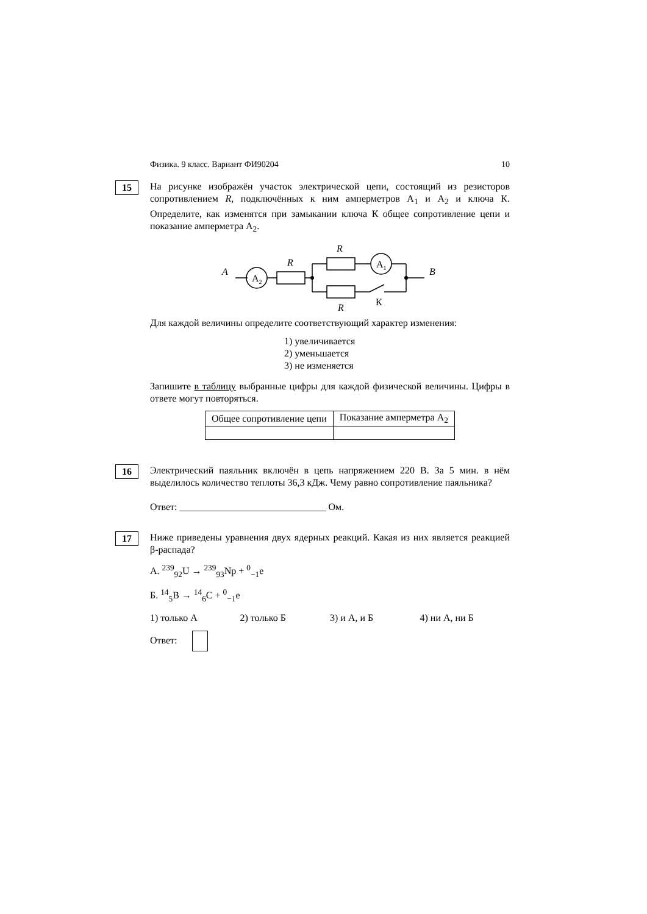Физика. 9 класс. Вариант ФИ90204 10
15
На рисунке изображён участок электрической цепи, состоящий из резисторов сопротивлением R, подключённых к ним амперметров А<sub>1</sub> и А<sub>2</sub> и ключа К. Определите, как изменятся при замыкании ключа К общее сопротивление цепи и показание амперметра А<sub>2</sub>.
A
A2
R
R
A1
R
К
B
Для каждой величины определите соответствующий характер изменения:
1) увеличивается
2) уменьшается
3) не изменяется
Запишите в таблицу выбранные цифры для каждой физической величины. Цифры в ответе могут повторяться.
| Общее сопротивление цепи | Показание амперметра А<sub>2</sub> |
16
Электрический паяльник включён в цепь напряжением 220 В. За 5 мин. в нём выделилось количество теплоты 36,3 кДж. Чему равно сопротивление паяльника?
Ответ: ______________________________ Ом.
17
Ниже приведены уравнения двух ядерных реакций. Какая из них является реакцией β-распада?
А. <sup>239</sup><sub>92</sub>U → <sup>239</sup><sub>93</sub>Np + <sup>0</sup><sub>−1</sub>e
Б. <sup>14</sup><sub>5</sub>B → <sup>14</sup><sub>6</sub>C + <sup>0</sup><sub>−1</sub>e
1) только А 2) только Б 3) и А, и Б 4) ни А, ни Б
Ответ: